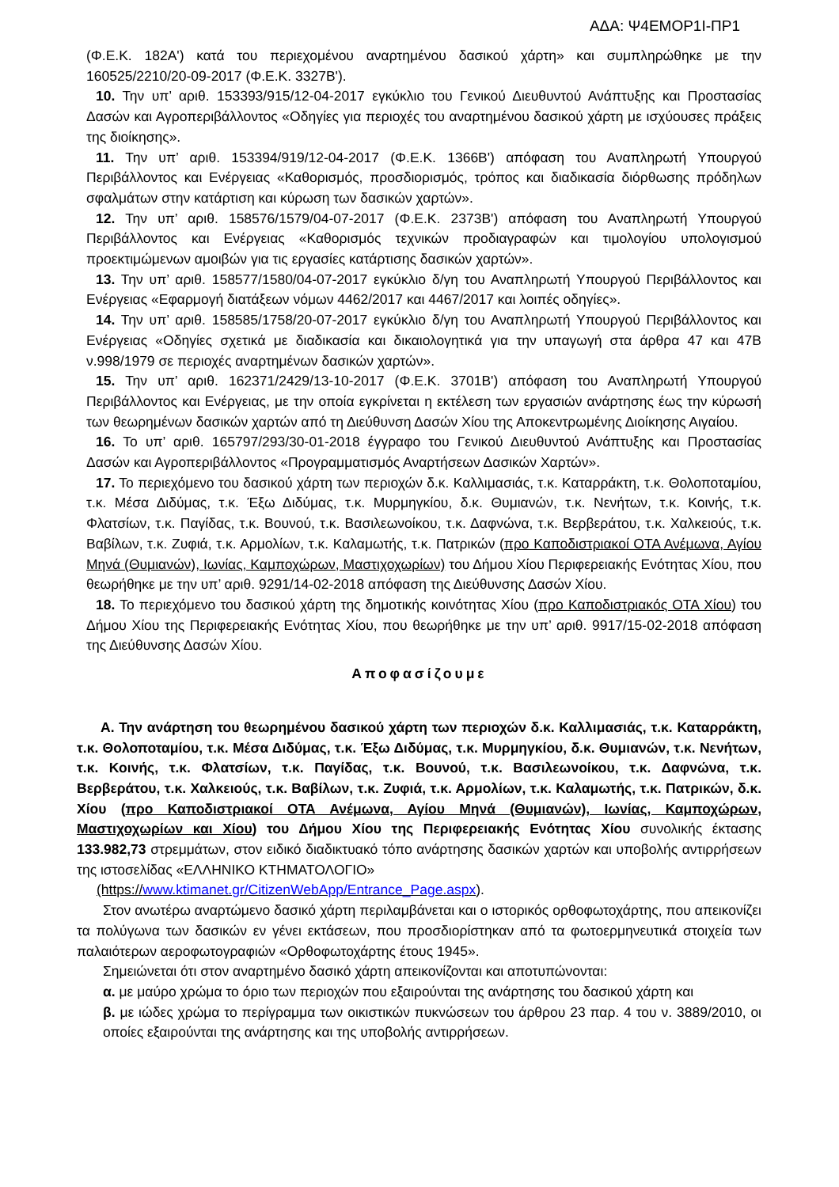ΑΔΑ: Ψ4ΕΜΟΡ1Ι-ΠΡ1
(Φ.Ε.Κ. 182Α') κατά του περιεχομένου αναρτημένου δασικού χάρτη» και συμπληρώθηκε με την 160525/2210/20-09-2017 (Φ.Ε.Κ. 3327Β').
10. Την υπ’ αριθ. 153393/915/12-04-2017 εγκύκλιο του Γενικού Διευθυντού Ανάπτυξης και Προστασίας Δασών και Αγροπεριβάλλοντος «Οδηγίες για περιοχές του αναρτημένου δασικού χάρτη με ισχύουσες πράξεις της διοίκησης».
11. Την υπ’ αριθ. 153394/919/12-04-2017 (Φ.Ε.Κ. 1366Β') απόφαση του Αναπληρωτή Υπουργού Περιβάλλοντος και Ενέργειας «Καθορισμός, προσδιορισμός, τρόπος και διαδικασία διόρθωσης πρόδηλων σφαλμάτων στην κατάρτιση και κύρωση των δασικών χαρτών».
12. Την υπ’ αριθ. 158576/1579/04-07-2017 (Φ.Ε.Κ. 2373Β') απόφαση του Αναπληρωτή Υπουργού Περιβάλλοντος και Ενέργειας «Καθορισμός τεχνικών προδιαγραφών και τιμολογίου υπολογισμού προεκτιμώμενων αμοιβών για τις εργασίες κατάρτισης δασικών χαρτών».
13. Την υπ’ αριθ. 158577/1580/04-07-2017 εγκύκλιο δ/γη του Αναπληρωτή Υπουργού Περιβάλλοντος και Ενέργειας «Εφαρμογή διατάξεων νόμων 4462/2017 και 4467/2017 και λοιπές οδηγίες».
14. Την υπ’ αριθ. 158585/1758/20-07-2017 εγκύκλιο δ/γη του Αναπληρωτή Υπουργού Περιβάλλοντος και Ενέργειας «Οδηγίες σχετικά με διαδικασία και δικαιολογητικά για την υπαγωγή στα άρθρα 47 και 47Β ν.998/1979 σε περιοχές αναρτημένων δασικών χαρτών».
15. Την υπ’ αριθ. 162371/2429/13-10-2017 (Φ.Ε.Κ. 3701Β') απόφαση του Αναπληρωτή Υπουργού Περιβάλλοντος και Ενέργειας, με την οποία εγκρίνεται η εκτέλεση των εργασιών ανάρτησης έως την κύρωσή των θεωρημένων δασικών χαρτών από τη Διεύθυνση Δασών Χίου της Αποκεντρωμένης Διοίκησης Αιγαίου.
16. Το υπ’ αριθ. 165797/293/30-01-2018 έγγραφο του Γενικού Διευθυντού Ανάπτυξης και Προστασίας Δασών και Αγροπεριβάλλοντος «Προγραμματισμός Αναρτήσεων Δασικών Χαρτών».
17. Το περιεχόμενο του δασικού χάρτη των περιοχών δ.κ. Καλλιμασιάς, τ.κ. Καταρράκτη, τ.κ. Θολοποταμίου, τ.κ. Μέσα Διδύμας, τ.κ. Έξω Διδύμας, τ.κ. Μυρμηγκίου, δ.κ. Θυμιανών, τ.κ. Νενήτων, τ.κ. Κοινής, τ.κ. Φλατσίων, τ.κ. Παγίδας, τ.κ. Βουνού, τ.κ. Βασιλεωνοίκου, τ.κ. Δαφνώνα, τ.κ. Βερβεράτου, τ.κ. Χαλκειούς, τ.κ. Βαβίλων, τ.κ. Ζυφιά, τ.κ. Αρμολίων, τ.κ. Καλαμωτής, τ.κ. Πατρικών (προ Καποδιστριακοί ΟΤΑ Ανέμωνα, Αγίου Μηνά (Θυμιανών), Ιωνίας, Καμποχώρων, Μαστιχοχωρίων) του Δήμου Χίου Περιφερειακής Ενότητας Χίου, που θεωρήθηκε με την υπ’ αριθ. 9291/14-02-2018 απόφαση της Διεύθυνσης Δασών Χίου.
18. Το περιεχόμενο του δασικού χάρτη της δημοτικής κοινότητας Χίου (προ Καποδιστριακός ΟΤΑ Χίου) του Δήμου Χίου της Περιφερειακής Ενότητας Χίου, που θεωρήθηκε με την υπ’ αριθ. 9917/15-02-2018 απόφαση της Διεύθυνσης Δασών Χίου.
Αποφασίζουμε
Α. Την ανάρτηση του θεωρημένου δασικού χάρτη των περιοχών δ.κ. Καλλιμασιάς, τ.κ. Καταρράκτη, τ.κ. Θολοποταμίου, τ.κ. Μέσα Διδύμας, τ.κ. Έξω Διδύμας, τ.κ. Μυρμηγκίου, δ.κ. Θυμιανών, τ.κ. Νενήτων, τ.κ. Κοινής, τ.κ. Φλατσίων, τ.κ. Παγίδας, τ.κ. Βουνού, τ.κ. Βασιλεωνοίκου, τ.κ. Δαφνώνα, τ.κ. Βερβεράτου, τ.κ. Χαλκειούς, τ.κ. Βαβίλων, τ.κ. Ζυφιά, τ.κ. Αρμολίων, τ.κ. Καλαμωτής, τ.κ. Πατρικών, δ.κ. Χίου (προ Καποδιστριακοί ΟΤΑ Ανέμωνα, Αγίου Μηνά (Θυμιανών), Ιωνίας, Καμποχώρων, Μαστιχοχωρίων και Χίου) του Δήμου Χίου της Περιφερειακής Ενότητας Χίου συνολικής έκτασης 133.982,73 στρεμμάτων, στον ειδικό διαδικτυακό τόπο ανάρτησης δασικών χαρτών και υποβολής αντιρρήσεων της ιστοσελίδας «ΕΛΛΗΝΙΚΟ ΚΤΗΜΑΤΟΛΟΓΙΟ»
(https://www.ktimanet.gr/CitizenWebApp/Entrance_Page.aspx).
Στον ανωτέρω αναρτώμενο δασικό χάρτη περιλαμβάνεται και ο ιστορικός ορθοφωτοχάρτης, που απεικονίζει τα πολύγωνα των δασικών εν γένει εκτάσεων, που προσδιορίστηκαν από τα φωτοερμηνευτικά στοιχεία των παλαιότερων αεροφωτογραφιών «Ορθοφωτοχάρτης έτους 1945».
Σημειώνεται ότι στον αναρτημένο δασικό χάρτη απεικονίζονται και αποτυπώνονται:
α. με μαύρο χρώμα το όριο των περιοχών που εξαιρούνται της ανάρτησης του δασικού χάρτη και
β. με ιώδες χρώμα το περίγραμμα των οικιστικών πυκνώσεων του άρθρου 23 παρ. 4 του ν. 3889/2010, οι οποίες εξαιρούνται της ανάρτησης και της υποβολής αντιρρήσεων.